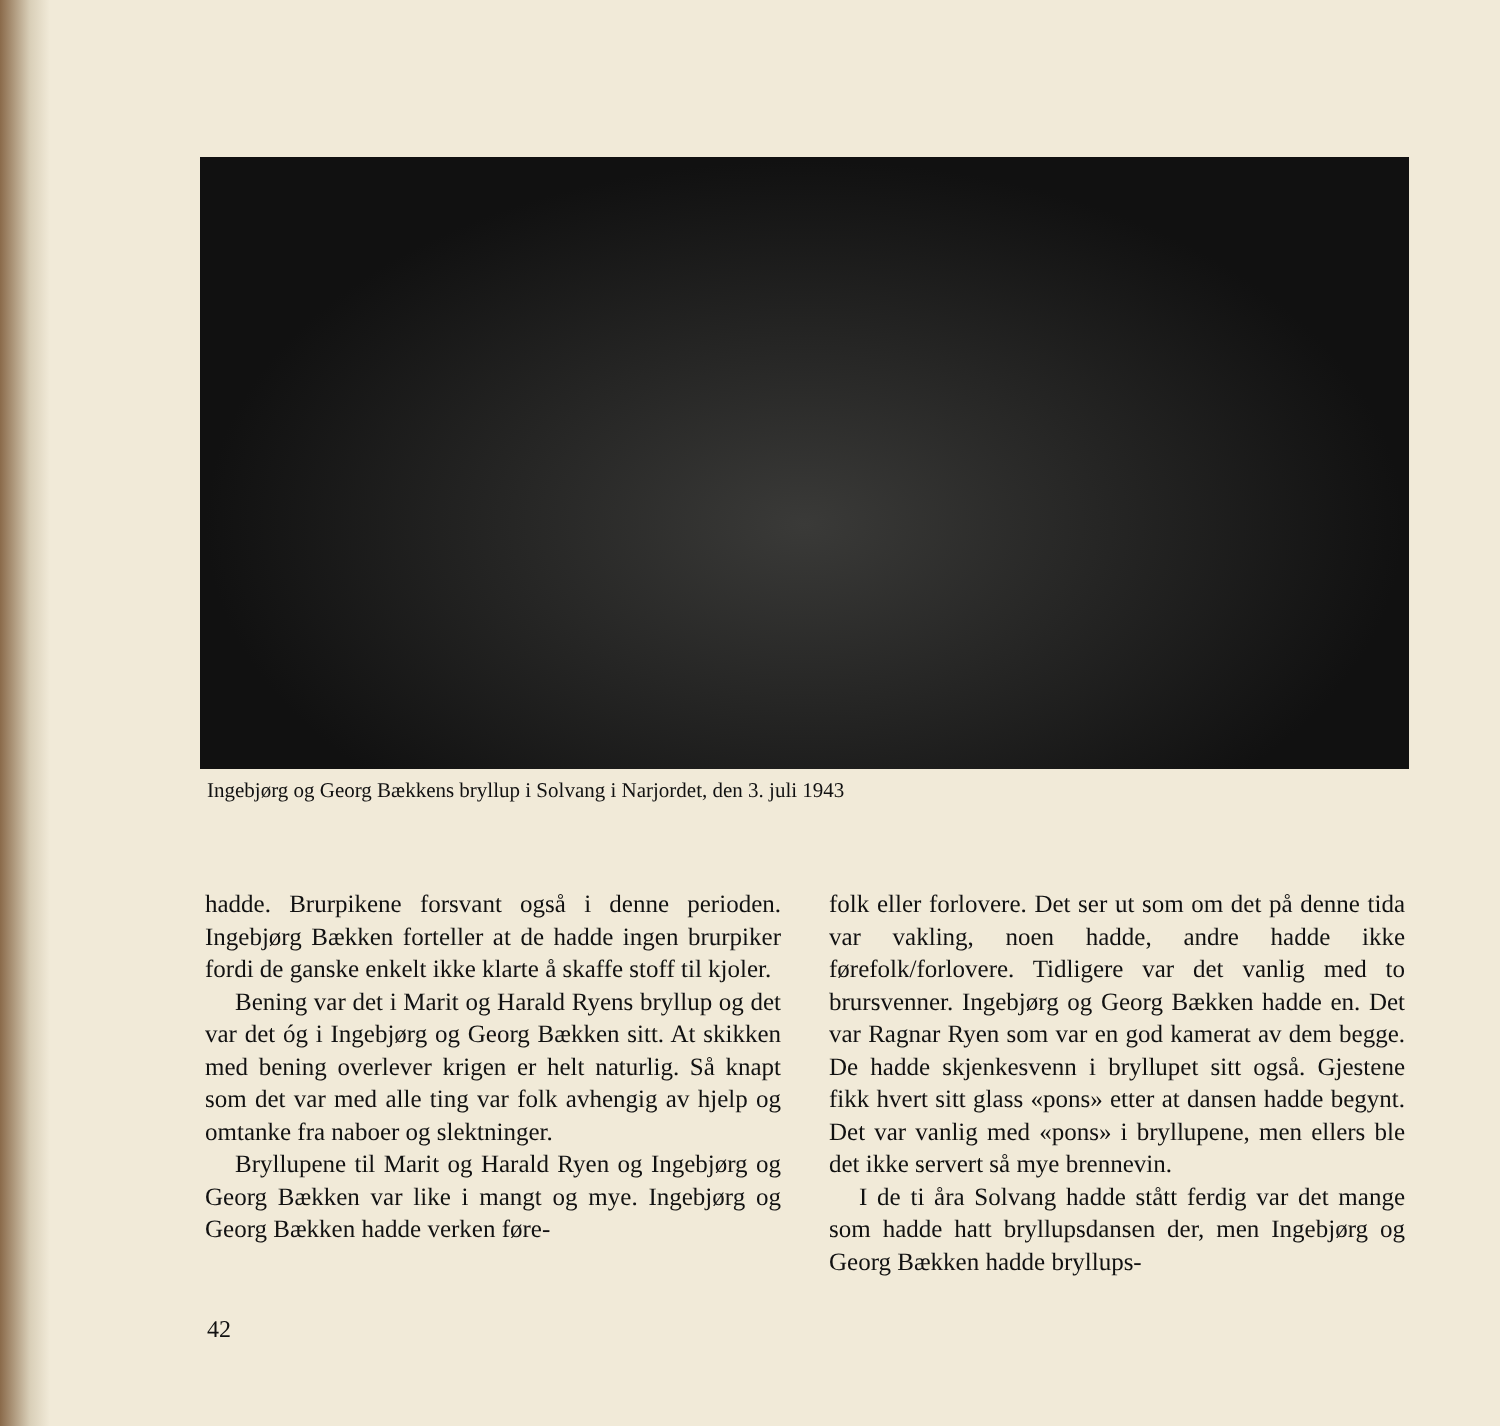Ingebjørg og Georg Bækkens bryllup i Solvang i Narjordet, den 3. juli 1943
hadde. Brurpikene forsvant også i denne perioden. Ingebjørg Bækken forteller at de hadde ingen brurpiker fordi de ganske enkelt ikke klarte å skaffe stoff til kjoler.
Bening var det i Marit og Harald Ryens bryllup og det var det óg i Ingebjørg og Georg Bækken sitt. At skikken med bening overlever krigen er helt naturlig. Så knapt som det var med alle ting var folk avhengig av hjelp og omtanke fra naboer og slektninger.
Bryllupene til Marit og Harald Ryen og Ingebjørg og Georg Bækken var like i mangt og mye. Ingebjørg og Georg Bækken hadde verken føre-
folk eller forlovere. Det ser ut som om det på denne tida var vakling, noen hadde, andre hadde ikke førefolk/forlovere. Tidligere var det vanlig med to brursvenner. Ingebjørg og Georg Bækken hadde en. Det var Ragnar Ryen som var en god kamerat av dem begge. De hadde skjenkesvenn i bryllupet sitt også. Gjestene fikk hvert sitt glass «pons» etter at dansen hadde begynt. Det var vanlig med «pons» i bryllupene, men ellers ble det ikke servert så mye brennevin.
I de ti åra Solvang hadde stått ferdig var det mange som hadde hatt bryllupsdansen der, men Ingebjørg og Georg Bækken hadde bryllups-
42